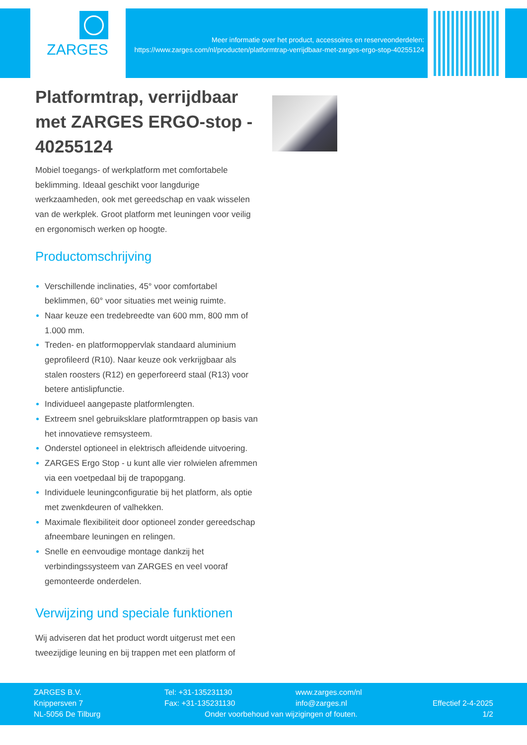ZARGES
Meer informatie over het product, accessoires en reserveonderdelen: https://www.zarges.com/nl/producten/platformtrap-verrijdbaar-met-zarges-ergo-stop-40255124
Platformtrap, verrijdbaar met ZARGES ERGO-stop - 40255124
Mobiel toegangs- of werkplatform met comfortabele beklimming. Ideaal geschikt voor langdurige werkzaamheden, ook met gereedschap en vaak wisselen van de werkplek. Groot platform met leuningen voor veilig en ergonomisch werken op hoogte.
Productomschrijving
Verschillende inclinaties, 45° voor comfortabel beklimmen, 60° voor situaties met weinig ruimte.
Naar keuze een tredebreedte van 600 mm, 800 mm of 1.000 mm.
Treden- en platformoppervlak standaard aluminium geprofileerd (R10). Naar keuze ook verkrijgbaar als stalen roosters (R12) en geperforeerd staal (R13) voor betere antislipfunctie.
Individueel aangepaste platformlengten.
Extreem snel gebruiksklare platformtrappen op basis van het innovatieve remsysteem.
Onderstel optioneel in elektrisch afleidende uitvoering.
ZARGES Ergo Stop - u kunt alle vier rolwielen afremmen via een voetpedaal bij de trapopgang.
Individuele leuningconfiguratie bij het platform, als optie met zwenkdeuren of valhekken.
Maximale flexibiliteit door optioneel zonder gereedschap afneembare leuningen en relingen.
Snelle en eenvoudige montage dankzij het verbindingssysteem van ZARGES en veel vooraf gemonteerde onderdelen.
Verwijzing und speciale funktionen
Wij adviseren dat het product wordt uitgerust met een tweezijdige leuning en bij trappen met een platform of
ZARGES B.V.
Knippersven 7
NL-5056 De Tilburg
Tel: +31-135231130
Fax: +31-135231130
www.zarges.com/nl
info@zarges.nl
Onder voorbehoud van wijzigingen of fouten.
Effectief 2-4-2025
1/2